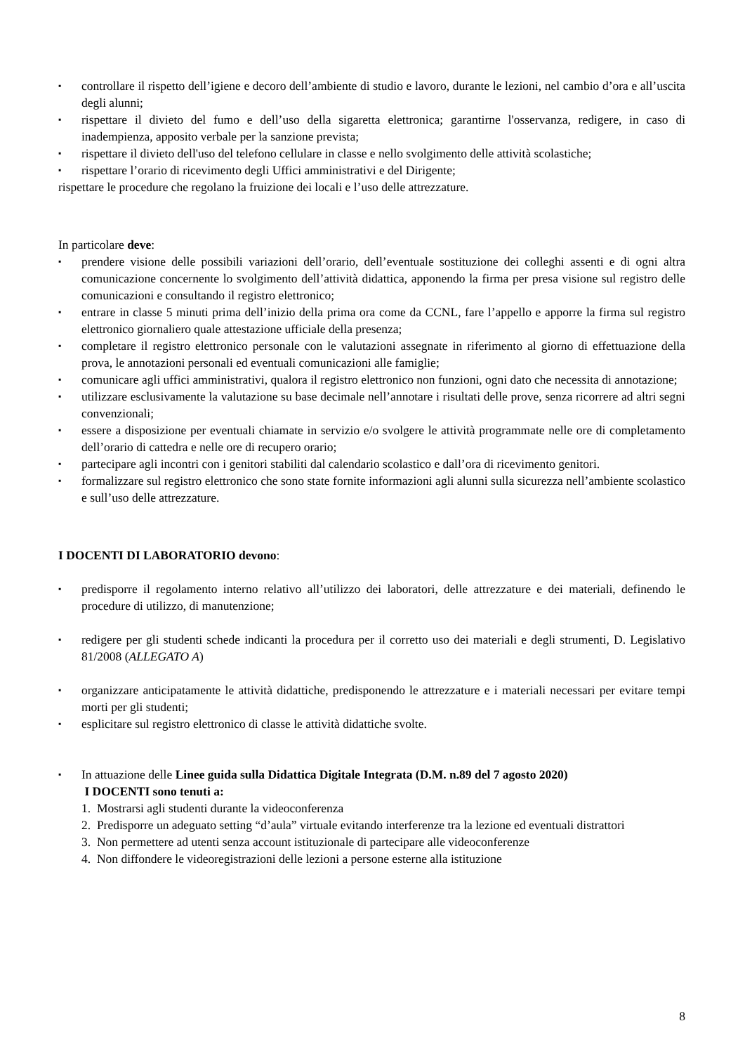▪ controllare il rispetto dell’igiene e decoro dell’ambiente di studio e lavoro, durante le lezioni, nel cambio d’ora e all’uscita degli alunni;
▪ rispettare il divieto del fumo e dell’uso della sigaretta elettronica; garantirne l'osservanza, redigere, in caso di inadempienza, apposito verbale per la sanzione prevista;
▪ rispettare il divieto dell'uso del telefono cellulare in classe e nello svolgimento delle attività scolastiche;
▪ rispettare l’orario di ricevimento degli Uffici amministrativi e del Dirigente;
rispettare le procedure che regolano la fruizione dei locali e l’uso delle attrezzature.
In particolare deve:
▪ prendere visione delle possibili variazioni dell’orario, dell’eventuale sostituzione dei colleghi assenti e di ogni altra comunicazione concernente lo svolgimento dell’attività didattica, apponendo la firma per presa visione sul registro delle comunicazioni e consultando il registro elettronico;
▪ entrare in classe 5 minuti prima dell’inizio della prima ora come da CCNL, fare l’appello e apporre la firma sul registro elettronico giornaliero quale attestazione ufficiale della presenza;
▪ completare il registro elettronico personale con le valutazioni assegnate in riferimento al giorno di effettuazione della prova, le annotazioni personali ed eventuali comunicazioni alle famiglie;
▪ comunicare agli uffici amministrativi, qualora il registro elettronico non funzioni, ogni dato che necessita di annotazione;
▪ utilizzare esclusivamente la valutazione su base decimale nell’annotare i risultati delle prove, senza ricorrere ad altri segni convenzionali;
▪ essere a disposizione per eventuali chiamate in servizio e/o svolgere le attività programmate nelle ore di completamento dell’orario di cattedra e nelle ore di recupero orario;
▪ partecipare agli incontri con i genitori stabiliti dal calendario scolastico e dall’ora di ricevimento genitori.
▪ formalizzare sul registro elettronico che sono state fornite informazioni agli alunni sulla sicurezza nell’ambiente scolastico e sull’uso delle attrezzature.
I DOCENTI DI LABORATORIO devono:
▪ predisporre il regolamento interno relativo all’utilizzo dei laboratori, delle attrezzature e dei materiali, definendo le procedure di utilizzo, di manutenzione;
▪ redigere per gli studenti schede indicanti la procedura per il corretto uso dei materiali e degli strumenti, D. Legislativo 81/2008 (ALLEGATO A)
▪ organizzare anticipatamente le attività didattiche, predisponendo le attrezzature e i materiali necessari per evitare tempi morti per gli studenti;
▪ esplicitare sul registro elettronico di classe le attività didattiche svolte.
▪ In attuazione delle Linee guida sulla Didattica Digitale Integrata (D.M. n.89 del 7 agosto 2020)
I DOCENTI sono tenuti a:
1. Mostrarsi agli studenti durante la videoconferenza
2. Predisporre un adeguato setting “d’aula” virtuale evitando interferenze tra la lezione ed eventuali distrattori
3. Non permettere ad utenti senza account istituzionale di partecipare alle videoconferenze
4. Non diffondere le videoregistrazioni delle lezioni a persone esterne alla istituzione
8